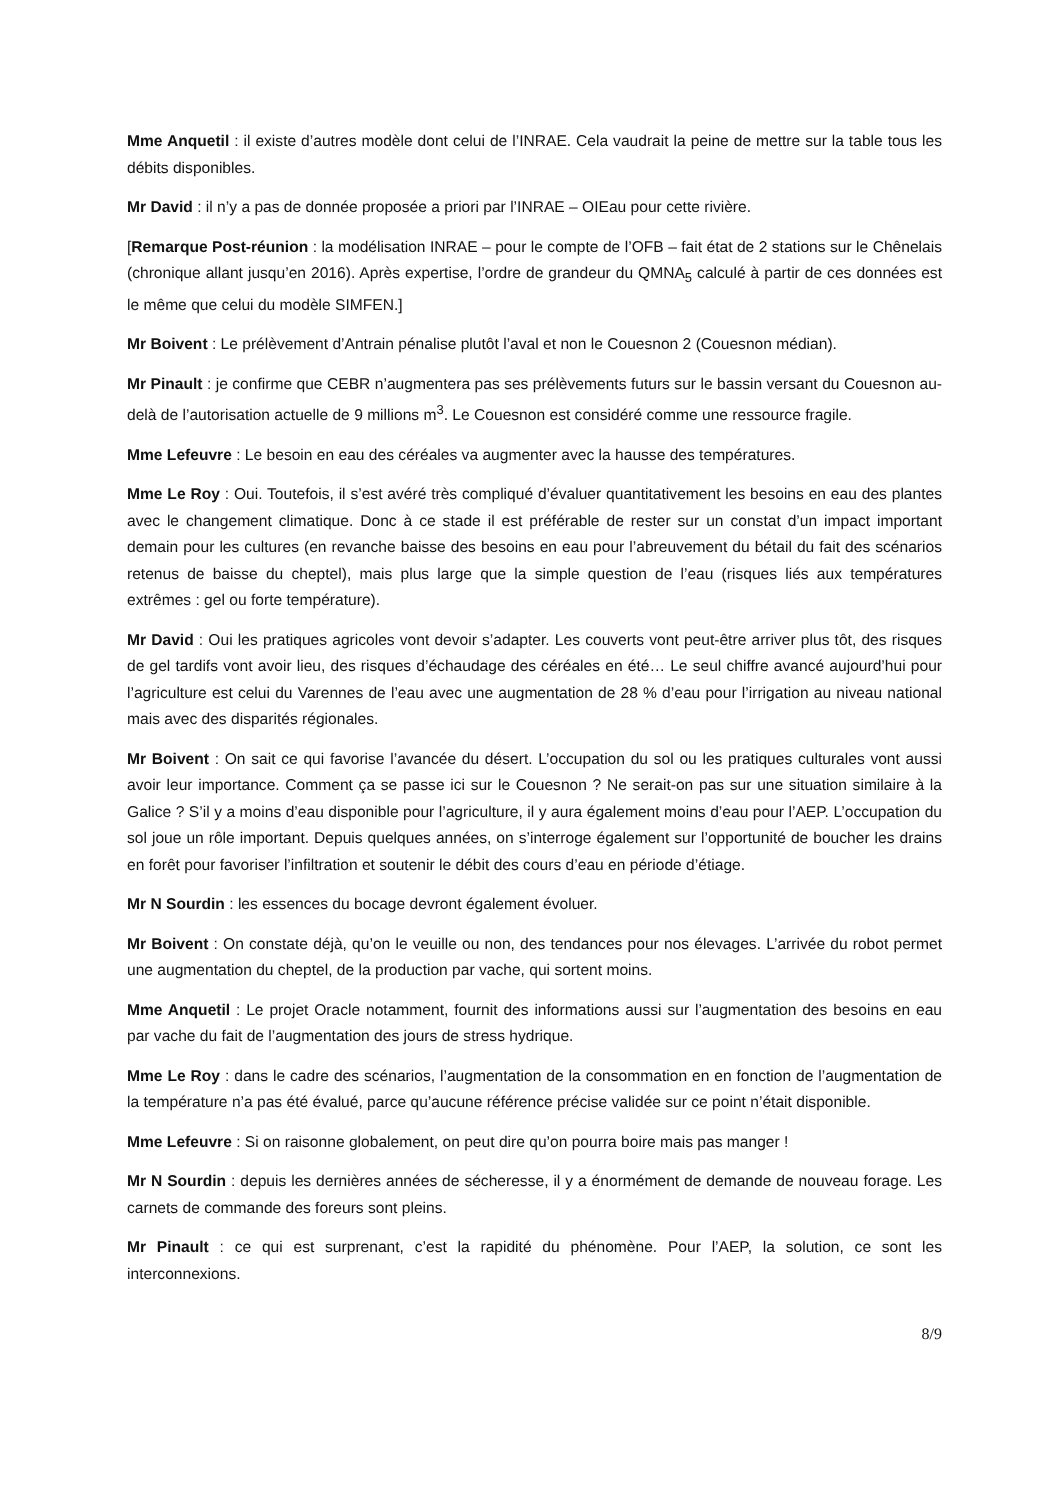Mme Anquetil : il existe d’autres modèle dont celui de l’INRAE. Cela vaudrait la peine de mettre sur la table tous les débits disponibles.
Mr David : il n’y a pas de donnée proposée a priori par l’INRAE – OIEau pour cette rivière.
[Remarque Post-réunion : la modélisation INRAE – pour le compte de l’OFB – fait état de 2 stations sur le Chênelais (chronique allant jusqu’en 2016). Après expertise, l’ordre de grandeur du QMNA<sub>5</sub> calculé à partir de ces données est le même que celui du modèle SIMFEN.]
Mr Boivent : Le prélèvement d’Antrain pénalise plutôt l’aval et non le Couesnon 2 (Couesnon médian).
Mr Pinault : je confirme que CEBR n’augmentera pas ses prélèvements futurs sur le bassin versant du Couesnon au-delà de l’autorisation actuelle de 9 millions m<sup>3</sup>. Le Couesnon est considéré comme une ressource fragile.
Mme Lefeuvre : Le besoin en eau des céréales va augmenter avec la hausse des températures.
Mme Le Roy : Oui. Toutefois, il s’est avéré très compliqué d’évaluer quantitativement les besoins en eau des plantes avec le changement climatique. Donc à ce stade il est préférable de rester sur un constat d’un impact important demain pour les cultures (en revanche baisse des besoins en eau pour l’abreuvement du bétail du fait des scénarios retenus de baisse du cheptel), mais plus large que la simple question de l’eau (risques liés aux températures extrêmes : gel ou forte température).
Mr David : Oui les pratiques agricoles vont devoir s’adapter. Les couverts vont peut-être arriver plus tôt, des risques de gel tardifs vont avoir lieu, des risques d’échaudage des céréales en été… Le seul chiffre avancé aujourd’hui pour l’agriculture est celui du Varennes de l’eau avec une augmentation de 28 % d’eau pour l’irrigation au niveau national mais avec des disparités régionales.
Mr Boivent : On sait ce qui favorise l’avancée du désert. L’occupation du sol ou les pratiques culturales vont aussi avoir leur importance. Comment ça se passe ici sur le Couesnon ? Ne serait-on pas sur une situation similaire à la Galice ? S’il y a moins d’eau disponible pour l’agriculture, il y aura également moins d’eau pour l’AEP. L’occupation du sol joue un rôle important. Depuis quelques années, on s’interroge également sur l’opportunité de boucher les drains en forêt pour favoriser l’infiltration et soutenir le débit des cours d’eau en période d’étiage.
Mr N Sourdin : les essences du bocage devront également évoluer.
Mr Boivent : On constate déjà, qu’on le veuille ou non, des tendances pour nos élevages. L’arrivée du robot permet une augmentation du cheptel, de la production par vache, qui sortent moins.
Mme Anquetil : Le projet Oracle notamment, fournit des informations aussi sur l’augmentation des besoins en eau par vache du fait de l’augmentation des jours de stress hydrique.
Mme Le Roy : dans le cadre des scénarios, l’augmentation de la consommation en en fonction de l’augmentation de la température n’a pas été évalué, parce qu’aucune référence précise validée sur ce point n’était disponible.
Mme Lefeuvre : Si on raisonne globalement, on peut dire qu’on pourra boire mais pas manger !
Mr N Sourdin : depuis les dernières années de sécheresse, il y a énormément de demande de nouveau forage. Les carnets de commande des foreurs sont pleins.
Mr Pinault : ce qui est surprenant, c’est la rapidité du phénomène. Pour l’AEP, la solution, ce sont les interconnexions.
8/9